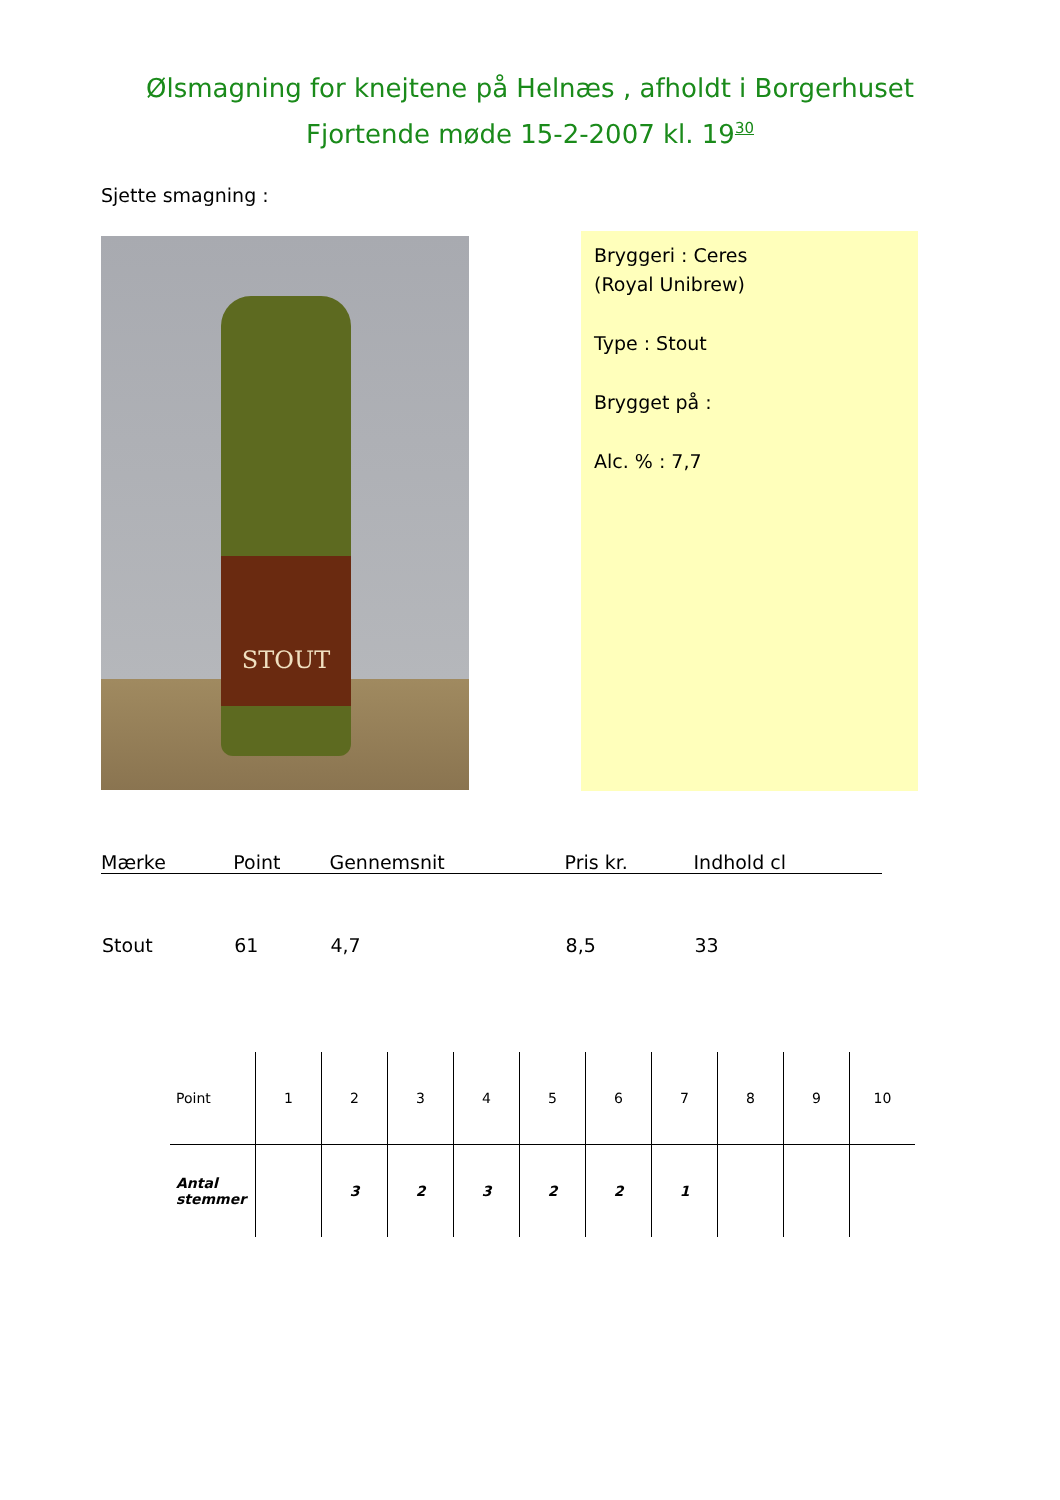Ølsmagning for knejtene på Helnæs , afholdt i Borgerhuset
Fjortende møde 15-2-2007 kl. 19<sup>30</sup>
Sjette smagning :
STOUT
Bryggeri : Ceres
(Royal Unibrew)
Type : Stout
Brygget på :
Alc. % : 7,7
| Mærke | Point | Gennemsnit | Pris kr. | Indhold cl |
| --- | --- | --- | --- | --- |
| Stout | 61 | 4,7 | 8,5 | 33 |
| Point | 1 | 2 | 3 | 4 | 5 | 6 | 7 | 8 | 9 | 10 |
| --- | --- | --- | --- | --- | --- | --- | --- | --- | --- | --- |
| Antal stemmer | | 3 | 2 | 3 | 2 | 2 | 1 | | | |